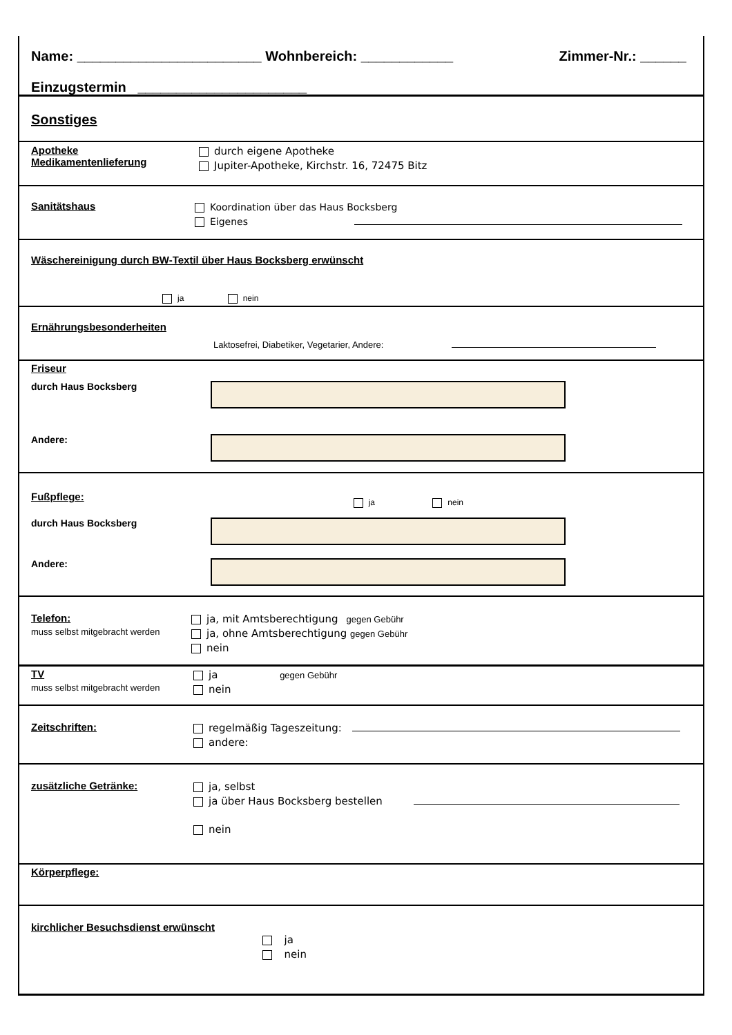Name: ________________________ Wohnbereich: ____________ Zimmer-Nr.: ______
Einzugstermin ______________________
Sonstiges
Apotheke
Medikamentenlieferung
durch eigene Apotheke
Jupiter-Apotheke, Kirchstr. 16, 72475 Bitz
Sanitätshaus
Koordination über das Haus Bocksberg
Eigenes
Wäschereinigung durch BW-Textil über Haus Bocksberg erwünscht
ja nein
Ernährungsbesonderheiten
Laktosefrei, Diabetiker, Vegetarier, Andere:
Friseur
durch Haus Bocksberg
Andere:
Fußpflege:
ja nein
durch Haus Bocksberg
Andere:
Telefon:
muss selbst mitgebracht werden
ja, mit Amtsberechtigung gegen Gebühr
ja, ohne Amtsberechtigung gegen Gebühr
nein
TV
muss selbst mitgebracht werden
ja gegen Gebühr
nein
Zeitschriften:
regelmäßig Tageszeitung:
andere:
zusätzliche Getränke:
ja, selbst
ja über Haus Bocksberg bestellen
nein
Körperpflege:
kirchlicher Besuchsdienst erwünscht
ja
nein